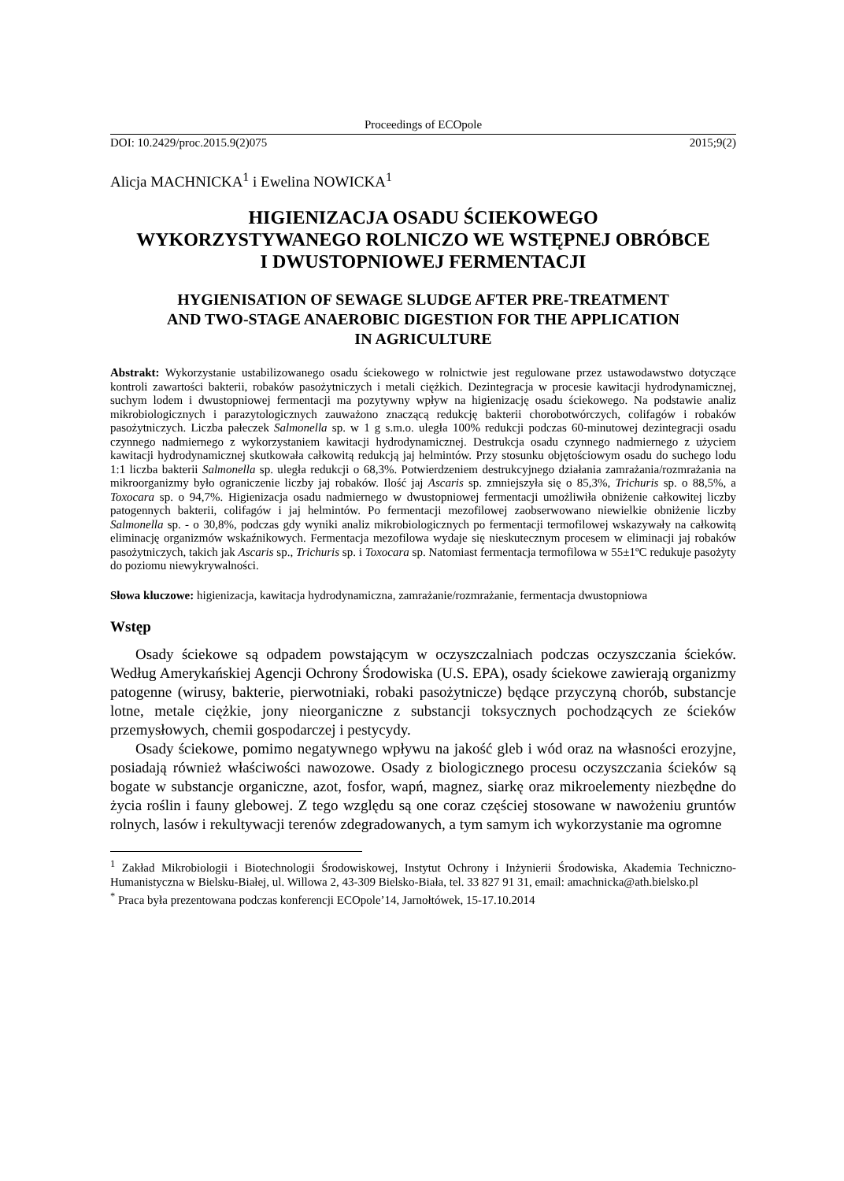Proceedings of ECOpole
DOI: 10.2429/proc.2015.9(2)075 2015;9(2)
Alicja MACHNICKA<sup>1</sup> i Ewelina NOWICKA<sup>1</sup>
HIGIENIZACJA OSADU ŚCIEKOWEGO
WYKORZYSTYWANEGO ROLNICZO WE WSTĘPNEJ OBRÓBCE
I DWUSTOPNIOWEJ FERMENTACJI
HYGIENISATION OF SEWAGE SLUDGE AFTER PRE-TREATMENT
AND TWO-STAGE ANAEROBIC DIGESTION FOR THE APPLICATION
IN AGRICULTURE
Abstrakt: Wykorzystanie ustabilizowanego osadu ściekowego w rolnictwie jest regulowane przez ustawodawstwo dotyczące kontroli zawartości bakterii, robaków pasożytniczych i metali ciężkich. Dezintegracja w procesie kawitacji hydrodynamicznej, suchym lodem i dwustopniowej fermentacji ma pozytywny wpływ na higienizację osadu ściekowego. Na podstawie analiz mikrobiologicznych i parazytologicznych zauważono znaczącą redukcję bakterii chorobotwórczych, colifagów i robaków pasożytniczych. Liczba pałeczek Salmonella sp. w 1 g s.m.o. uległa 100% redukcji podczas 60-minutowej dezintegracji osadu czynnego nadmiernego z wykorzystaniem kawitacji hydrodynamicznej. Destrukcja osadu czynnego nadmiernego z użyciem kawitacji hydrodynamicznej skutkowała całkowitą redukcją jaj helmintów. Przy stosunku objętościowym osadu do suchego lodu 1:1 liczba bakterii Salmonella sp. uległa redukcji o 68,3%. Potwierdzeniem destrukcyjnego działania zamrażania/rozmrażania na mikroorganizmy było ograniczenie liczby jaj robaków. Ilość jaj Ascaris sp. zmniejszyła się o 85,3%, Trichuris sp. o 88,5%, a Toxocara sp. o 94,7%. Higienizacja osadu nadmiernego w dwustopniowej fermentacji umożliwiła obniżenie całkowitej liczby patogennych bakterii, colifagów i jaj helmintów. Po fermentacji mezofilowej zaobserwowano niewielkie obniżenie liczby Salmonella sp. - o 30,8%, podczas gdy wyniki analiz mikrobiologicznych po fermentacji termofilowej wskazywały na całkowitą eliminację organizmów wskaźnikowych. Fermentacja mezofilowa wydaje się nieskutecznym procesem w eliminacji jaj robaków pasożytniczych, takich jak Ascaris sp., Trichuris sp. i Toxocara sp. Natomiast fermentacja termofilowa w 55±1ºC redukuje pasożyty do poziomu niewykrywalności.
Słowa kluczowe: higienizacja, kawitacja hydrodynamiczna, zamrażanie/rozmrażanie, fermentacja dwustopniowa
Wstęp
Osady ściekowe są odpadem powstającym w oczyszczalniach podczas oczyszczania ścieków. Według Amerykańskiej Agencji Ochrony Środowiska (U.S. EPA), osady ściekowe zawierają organizmy patogenne (wirusy, bakterie, pierwotniaki, robaki pasożytnicze) będące przyczyną chorób, substancje lotne, metale ciężkie, jony nieorganiczne z substancji toksycznych pochodzących ze ścieków przemysłowych, chemii gospodarczej i pestycydy.
Osady ściekowe, pomimo negatywnego wpływu na jakość gleb i wód oraz na własności erozyjne, posiadają również właściwości nawozowe. Osady z biologicznego procesu oczyszczania ścieków są bogate w substancje organiczne, azot, fosfor, wapń, magnez, siarkę oraz mikroelementy niezbędne do życia roślin i fauny glebowej. Z tego względu są one coraz częściej stosowane w nawożeniu gruntów rolnych, lasów i rekultywacji terenów zdegradowanych, a tym samym ich wykorzystanie ma ogromne
<sup>1</sup> Zakład Mikrobiologii i Biotechnologii Środowiskowej, Instytut Ochrony i Inżynierii Środowiska, Akademia Techniczno-Humanistyczna w Bielsku-Białej, ul. Willowa 2, 43-309 Bielsko-Biała, tel. 33 827 91 31, email: amachnicka@ath.bielsko.pl
<sup>*</sup> Praca była prezentowana podczas konferencji ECOpole’14, Jarnołtówek, 15-17.10.2014